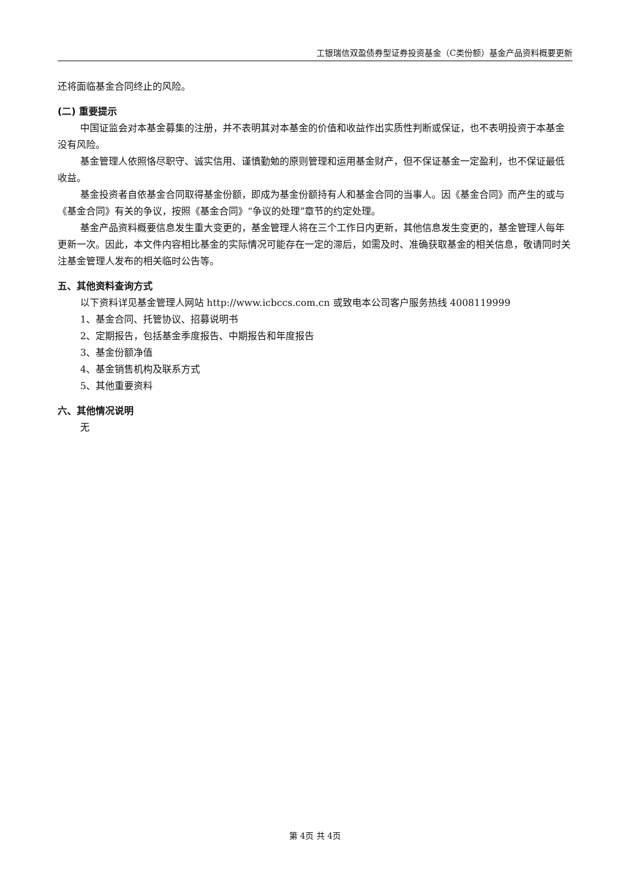工银瑞信双盈债券型证券投资基金（C类份额）基金产品资料概要更新
还将面临基金合同终止的风险。
(二) 重要提示
中国证监会对本基金募集的注册，并不表明其对本基金的价值和收益作出实质性判断或保证，也不表明投资于本基金没有风险。
基金管理人依照恪尽职守、诚实信用、谨慎勤勉的原则管理和运用基金财产，但不保证基金一定盈利，也不保证最低收益。
基金投资者自依基金合同取得基金份额，即成为基金份额持有人和基金合同的当事人。因《基金合同》而产生的或与《基金合同》有关的争议，按照《基金合同》“争议的处理”章节的约定处理。
基金产品资料概要信息发生重大变更的，基金管理人将在三个工作日内更新，其他信息发生变更的，基金管理人每年更新一次。因此，本文件内容相比基金的实际情况可能存在一定的滞后，如需及时、准确获取基金的相关信息，敬请同时关注基金管理人发布的相关临时公告等。
五、其他资料查询方式
以下资料详见基金管理人网站 http://www.icbccs.com.cn 或致电本公司客户服务热线 4008119999
1、基金合同、托管协议、招募说明书
2、定期报告，包括基金季度报告、中期报告和年度报告
3、基金份额净值
4、基金销售机构及联系方式
5、其他重要资料
六、其他情况说明
无
第 4页 共 4页